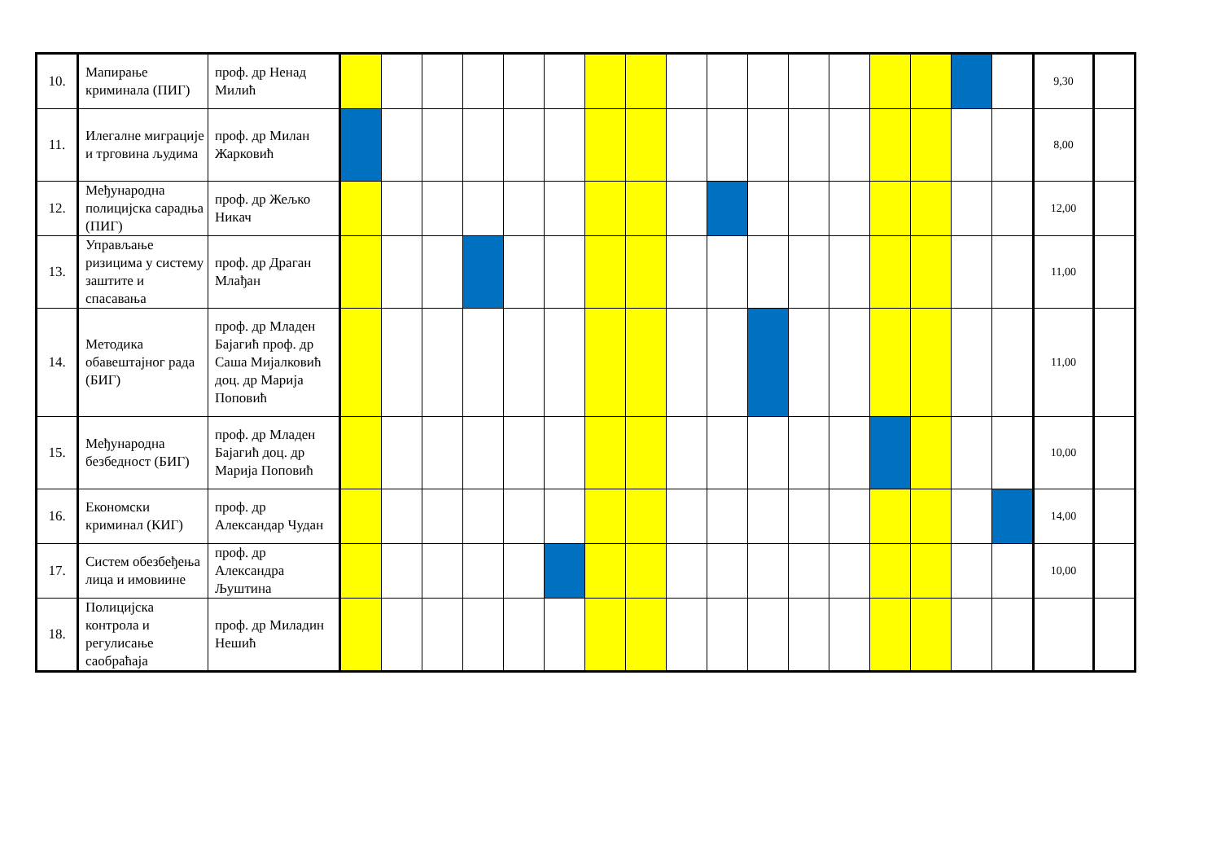| 10. | Мапирање криминала (ПИГ) | проф. др Ненад Милић | | | | | | | | | | | | | | | | | | 9,30 | |
| 11. | Илегалне миграције и трговина људима | проф. др Милан Жарковић | | | | | | | | | | | | | | | | | | 8,00 | |
| 12. | Међународна полицијска сарадња (ПИГ) | проф. др Жељко Никач | | | | | | | | | | | | | | | | | | 12,00 | |
| 13. | Управљање ризицима у систему заштите и спасавања | проф. др Драган Млађан | | | | | | | | | | | | | | | | | | 11,00 | |
| 14. | Методика обавештајног рада (БИГ) | проф. др Младен Бајагић проф. др Саша Мијалковић доц. др Марија Поповић | | | | | | | | | | | | | | | | | | 11,00 | |
| 15. | Међународна безбедност (БИГ) | проф. др Младен Бајагић доц. др Марија Поповић | | | | | | | | | | | | | | | | | | 10,00 | |
| 16. | Економски криминал (КИГ) | проф. др Александар Чудан | | | | | | | | | | | | | | | | | | 14,00 | |
| 17. | Систем обезбеђења лица и имовиине | проф. др Александра Љуштина | | | | | | | | | | | | | | | | | | 10,00 | |
| 18. | Полицијска контрола и регулисање саобраћаја | проф. др Миладин Нешић | | | | | | | | | | | | | | | | | | | |